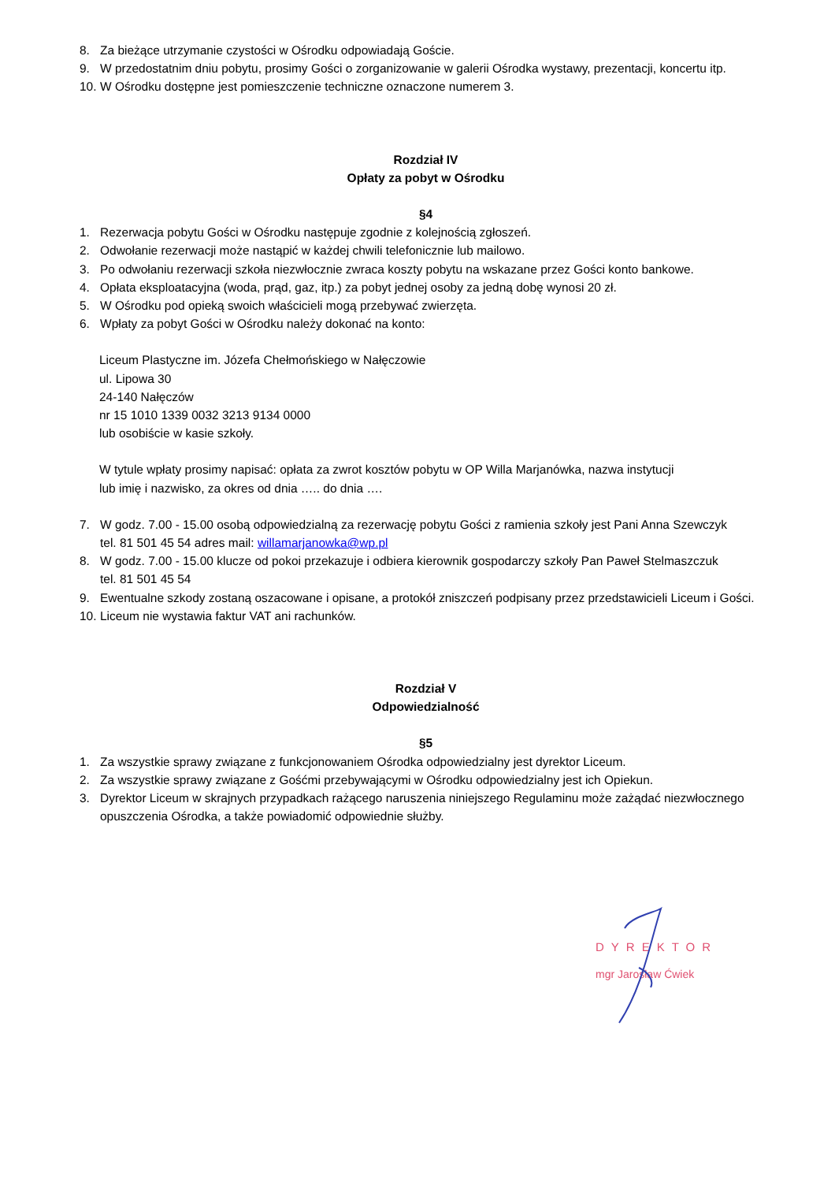8. Za bieżące utrzymanie czystości w Ośrodku odpowiadają Goście.
9. W przedostatnim dniu pobytu, prosimy Gości o zorganizowanie w galerii Ośrodka wystawy, prezentacji, koncertu itp.
10. W Ośrodku dostępne jest pomieszczenie techniczne oznaczone numerem 3.
Rozdział IV
Opłaty za pobyt w Ośrodku
§4
1. Rezerwacja pobytu Gości w Ośrodku następuje zgodnie z kolejnością zgłoszeń.
2. Odwołanie rezerwacji może nastąpić w każdej chwili telefonicznie lub mailowo.
3. Po odwołaniu rezerwacji szkoła niezwłocznie zwraca koszty pobytu na wskazane przez Gości konto bankowe.
4. Opłata eksploatacyjna (woda, prąd, gaz, itp.) za pobyt jednej osoby za jedną dobę wynosi 20 zł.
5. W Ośrodku pod opieką swoich właścicieli mogą przebywać zwierzęta.
6. Wpłaty za pobyt Gości w Ośrodku należy dokonać na konto:
Liceum Plastyczne im. Józefa Chełmońskiego w Nałęczowie
ul. Lipowa 30
24-140 Nałęczów
nr 15 1010 1339 0032 3213 9134 0000
lub osobiście w kasie szkoły.
W tytule wpłaty prosimy napisać: opłata za zwrot kosztów pobytu w OP Willa Marjanówka, nazwa instytucji
lub imię i nazwisko, za okres od dnia ….. do dnia ….
7. W godz. 7.00 - 15.00 osobą odpowiedzialną za rezerwację pobytu Gości z ramienia szkoły jest Pani Anna Szewczyk
tel. 81 501 45 54 adres mail: willamarjanowka@wp.pl
8. W godz. 7.00 - 15.00 klucze od pokoi przekazuje i odbiera kierownik gospodarczy szkoły Pan Paweł Stelmaszczuk
tel. 81 501 45 54
9. Ewentualne szkody zostaną oszacowane i opisane, a protokół zniszczeń podpisany przez przedstawicieli Liceum i Gości.
10. Liceum nie wystawia faktur VAT ani rachunków.
Rozdział V
Odpowiedzialność
§5
1. Za wszystkie sprawy związane z funkcjonowaniem Ośrodka odpowiedzialny jest dyrektor Liceum.
2. Za wszystkie sprawy związane z Gośćmi przebywającymi w Ośrodku odpowiedzialny jest ich Opiekun.
3. Dyrektor Liceum w skrajnych przypadkach rażącego naruszenia niniejszego Regulaminu może zażądać niezwłocznego
opuszczenia Ośrodka, a także powiadomić odpowiednie służby.
DYREKTOR
mgr Jarosław Ćwiek